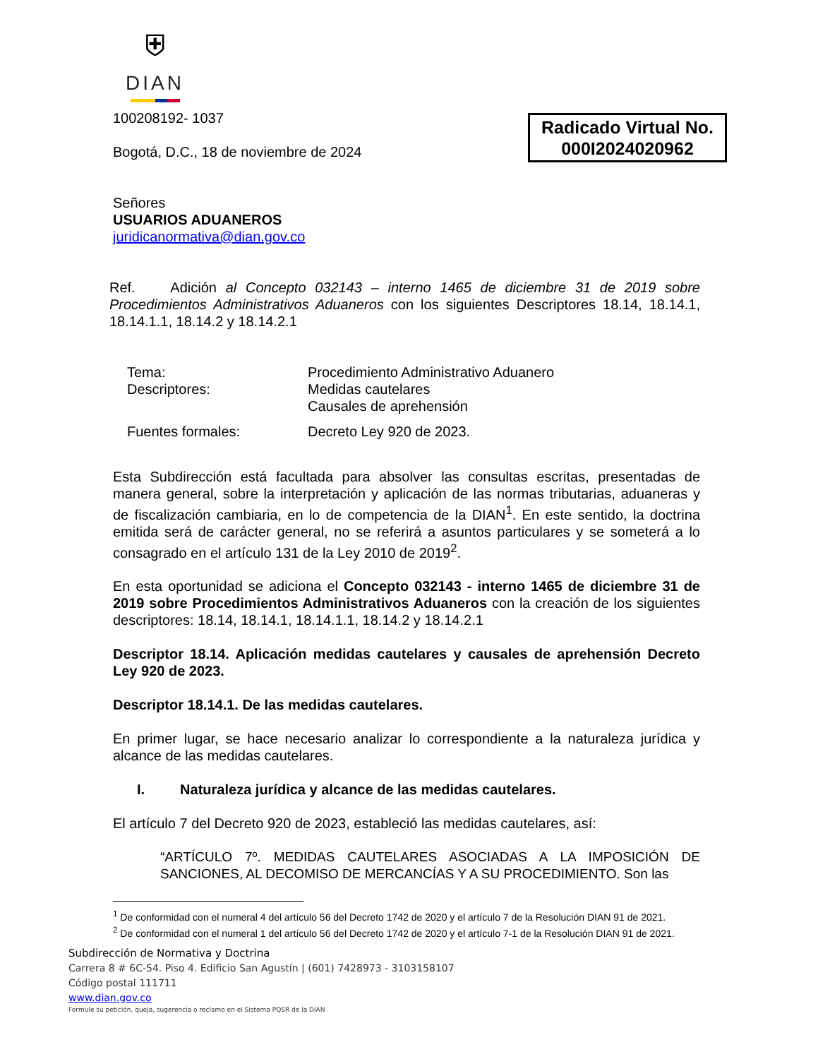⛨
DIAN
Radicado Virtual No.
000I2024020962
100208192- 1037
Bogotá, D.C., 18 de noviembre de 2024
Señores
USUARIOS ADUANEROS
juridicanormativa@dian.gov.co
Ref. Adición al Concepto 032143 – interno 1465 de diciembre 31 de 2019 sobre Procedimientos Administrativos Aduaneros con los siguientes Descriptores 18.14, 18.14.1, 18.14.1.1, 18.14.2 y 18.14.2.1
Tema:
Procedimiento Administrativo Aduanero
Descriptores:
Medidas cautelares
Causales de aprehensión
Fuentes formales:
Decreto Ley 920 de 2023.
Esta Subdirección está facultada para absolver las consultas escritas, presentadas de manera general, sobre la interpretación y aplicación de las normas tributarias, aduaneras y de fiscalización cambiaria, en lo de competencia de la DIAN<sup>1</sup>. En este sentido, la doctrina emitida será de carácter general, no se referirá a asuntos particulares y se someterá a lo consagrado en el artículo 131 de la Ley 2010 de 2019<sup>2</sup>.
En esta oportunidad se adiciona el Concepto 032143 - interno 1465 de diciembre 31 de 2019 sobre Procedimientos Administrativos Aduaneros con la creación de los siguientes descriptores: 18.14, 18.14.1, 18.14.1.1, 18.14.2 y 18.14.2.1
Descriptor 18.14. Aplicación medidas cautelares y causales de aprehensión Decreto Ley 920 de 2023.
Descriptor 18.14.1. De las medidas cautelares.
En primer lugar, se hace necesario analizar lo correspondiente a la naturaleza jurídica y alcance de las medidas cautelares.
I. Naturaleza jurídica y alcance de las medidas cautelares.
El artículo 7 del Decreto 920 de 2023, estableció las medidas cautelares, así:
“ARTÍCULO 7º. MEDIDAS CAUTELARES ASOCIADAS A LA IMPOSICIÓN DE SANCIONES, AL DECOMISO DE MERCANCÍAS Y A SU PROCEDIMIENTO. Son las
<sup>1</sup> De conformidad con el numeral 4 del artículo 56 del Decreto 1742 de 2020 y el artículo 7 de la Resolución DIAN 91 de 2021.
<sup>2</sup> De conformidad con el numeral 1 del artículo 56 del Decreto 1742 de 2020 y el artículo 7-1 de la Resolución DIAN 91 de 2021.
Subdirección de Normativa y Doctrina
Carrera 8 # 6C-54. Piso 4. Edificio San Agustín | (601) 7428973 - 3103158107
Código postal 111711
www.dian.gov.co
Formule su petición, queja, sugerencia o reclamo en el Sistema PQSR de la DIAN